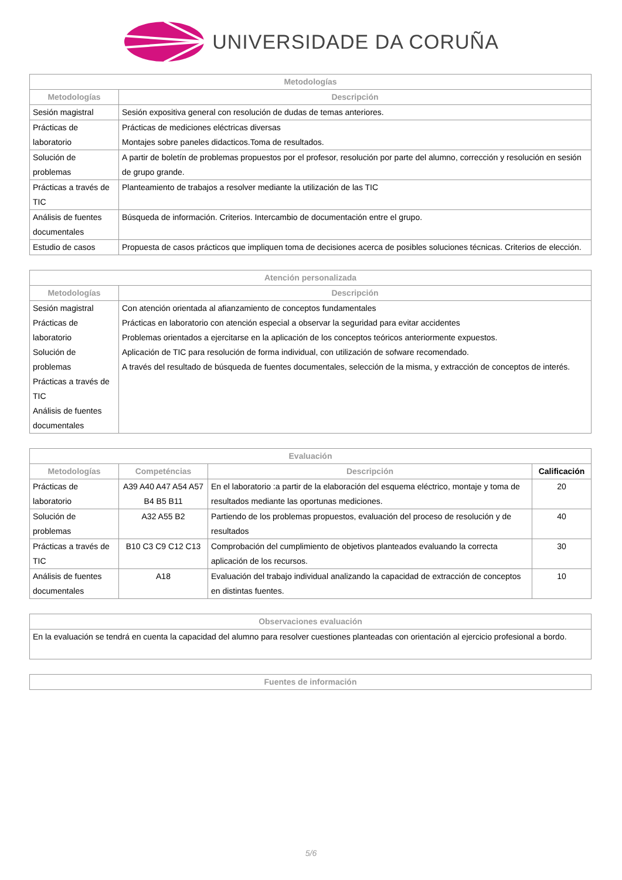UNIVERSIDADE DA CORUÑA
| Metodologías | |
| --- | --- |
| Metodologías | Descripción |
| Sesión magistral | Sesión expositiva general con resolución de dudas de temas anteriores. |
| Prácticas de laboratorio | Prácticas de mediciones eléctricas diversas Montajes sobre paneles didacticos.Toma de resultados. |
| Solución de problemas | A partir de boletín de problemas propuestos por el profesor, resolución por parte del alumno, corrección y resolución en sesión de grupo grande. |
| Prácticas a través de TIC | Planteamiento de trabajos a resolver mediante la utilización de las TIC |
| Análisis de fuentes documentales | Búsqueda de información. Criterios. Intercambio de documentación entre el grupo. |
| Estudio de casos | Propuesta de casos prácticos que impliquen toma de decisiones acerca de posibles soluciones técnicas. Criterios de elección. |
| Atención personalizada | |
| --- | --- |
| Metodologías | Descripción |
| Sesión magistral Prácticas de laboratorio Solución de problemas Prácticas a través de TIC Análisis de fuentes documentales | Con atención orientada al afianzamiento de conceptos fundamentales Prácticas en laboratorio con atención especial a observar la seguridad para evitar accidentes Problemas orientados a ejercitarse en la aplicación de los conceptos teóricos anteriormente expuestos. Aplicación de TIC para resolución de forma individual, con utilización de sofware recomendado. A través del resultado de búsqueda de fuentes documentales, selección de la misma, y extracción de conceptos de interés. |
| Evaluación | | | |
| --- | --- | --- | --- |
| Metodologías | Competéncias | Descripción | Calificación |
| Prácticas de laboratorio | A39 A40 A47 A54 A57 B4 B5 B11 | En el laboratorio :a partir de la elaboración del esquema eléctrico, montaje y toma de resultados mediante las oportunas mediciones. | 20 |
| Solución de problemas | A32 A55 B2 | Partiendo de los problemas propuestos, evaluación del proceso de resolución y de resultados | 40 |
| Prácticas a través de TIC | B10 C3 C9 C12 C13 | Comprobación del cumplimiento de objetivos planteados evaluando la correcta aplicación de los recursos. | 30 |
| Análisis de fuentes documentales | A18 | Evaluación del trabajo individual analizando la capacidad de extracción de conceptos en distintas fuentes. | 10 |
| Observaciones evaluación |
| --- |
| En la evaluación se tendrá en cuenta la capacidad del alumno para resolver cuestiones planteadas con orientación al ejercicio profesional a bordo. |
| Fuentes de información |
| --- |
5/6